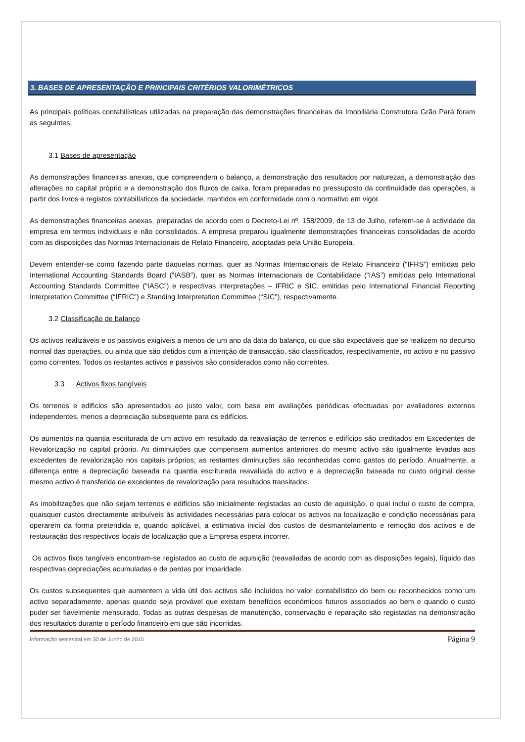3. BASES DE APRESENTAÇÃO E PRINCIPAIS CRITÉRIOS VALORIMÉTRICOS
As principais políticas contabilísticas utilizadas na preparação das demonstrações financeiras da Imobiliária Construtora Grão Pará foram as seguintes:
3.1 Bases de apresentação
As demonstrações financeiras anexas, que compreendem o balanço, a demonstração dos resultados por naturezas, a demonstração das alterações no capital próprio e a demonstração dos fluxos de caixa, foram preparadas no pressuposto da continuidade das operações, a partir dos livros e registos contabilísticos da sociedade, mantidos em conformidade com o normativo em vigor.
As demonstrações financeiras anexas, preparadas de acordo com o Decreto-Lei nº. 158/2009, de 13 de Julho, referem-se à actividade da empresa em termos individuais e não consolidados. A empresa preparou igualmente demonstrações financeiras consolidadas de acordo com as disposições das Normas Internacionais de Relato Financeiro, adoptadas pela União Europeia.
Devem entender-se como fazendo parte daquelas normas, quer as Normas Internacionais de Relato Financeiro (“IFRS”) emitidas pelo International Accounting Standards Board (“IASB”), quer as Normas Internacionais de Contabilidade (“IAS”) emitidas pelo International Accounting Standards Committee (“IASC”) e respectivas interpretações – IFRIC e SIC, emitidas pelo International Financial Reporting Interpretation Committee (“IFRIC”) e Standing Interpretation Committee (“SIC”), respectivamente.
3.2 Classificação de balanço
Os activos realizáveis e os passivos exigíveis a menos de um ano da data do balanço, ou que são expectáveis que se realizem no decurso normal das operações, ou ainda que são detidos com a intenção de transacção, são classificados, respectivamente, no activo e no passivo como correntes. Todos os restantes activos e passivos são considerados como não correntes.
3.3 Activos fixos tangíveis
Os terrenos e edifícios são apresentados ao justo valor, com base em avaliações periódicas efectuadas por avaliadores externos independentes, menos a depreciação subsequente para os edifícios.
Os aumentos na quantia escriturada de um activo em resultado da reavaliação de terrenos e edifícios são creditados em Excedentes de Revalorização no capital próprio. As diminuições que compensem aumentos anteriores do mesmo activo são igualmente levadas aos excedentes de revalorização nos capitais próprios; as restantes diminuições são reconhecidas como gastos do período. Anualmente, a diferença entre a depreciação baseada na quantia escriturada reavaliada do activo e a depreciação baseada no custo original desse mesmo activo é transferida de excedentes de revalorização para resultados transitados.
As imobilizações que não sejam terrenos e edifícios são inicialmente registadas ao custo de aquisição, o qual inclui o custo de compra, quaisquer custos directamente atribuíveis às actividades necessárias para colocar os activos na localização e condição necessárias para operarem da forma pretendida e, quando aplicável, a estimativa inicial dos custos de desmantelamento e remoção dos activos e de restauração dos respectivos locais de localização que a Empresa espera incorrer.
Os activos fixos tangíveis encontram-se registados ao custo de aquisição (reavaliadas de acordo com as disposições legais), líquido das respectivas depreciações acumuladas e de perdas por imparidade.
Os custos subsequentes que aumentem a vida útil dos activos são incluídos no valor contabilístico do bem ou reconhecidos como um activo separadamente, apenas quando seja provável que existam benefícios económicos futuros associados ao bem e quando o custo puder ser fiavelmente mensurado. Todas as outras despesas de manutenção, conservação e reparação são registadas na demonstração dos resultados durante o período financeiro em que são incorridas.
Informação semestral em 30 de Junho de 2015 Página 9